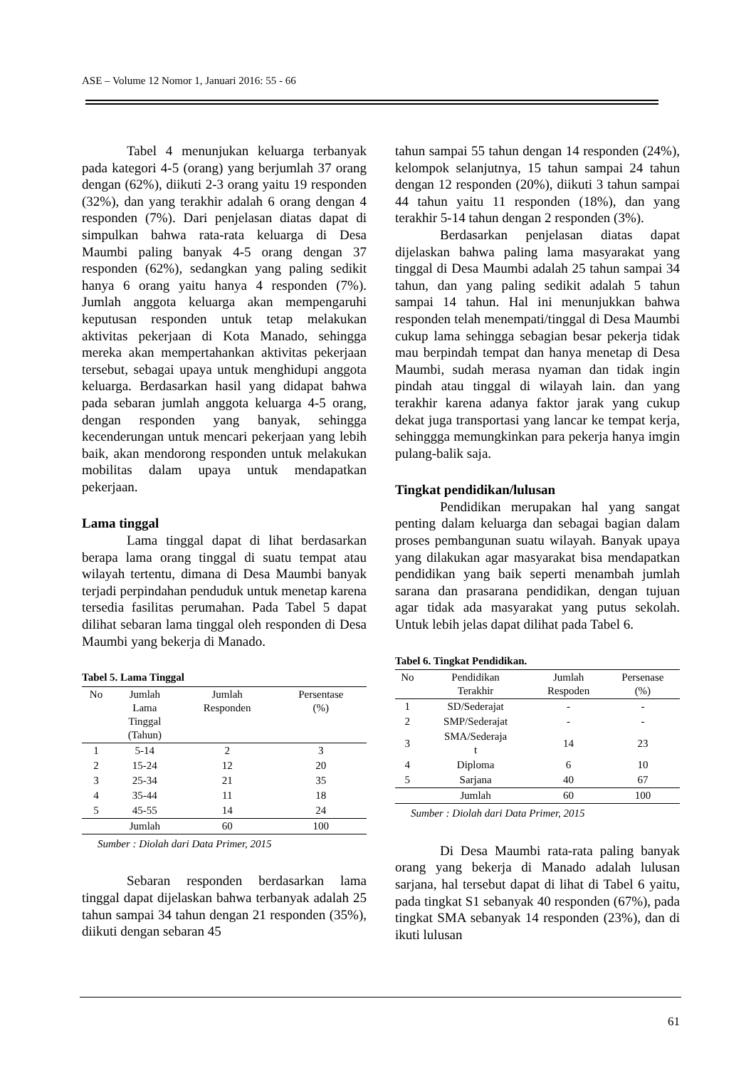ASE – Volume 12 Nomor 1, Januari 2016: 55 - 66
Tabel 4 menunjukan keluarga terbanyak pada kategori 4-5 (orang) yang berjumlah 37 orang dengan (62%), diikuti 2-3 orang yaitu 19 responden (32%), dan yang terakhir adalah 6 orang dengan 4 responden (7%). Dari penjelasan diatas dapat di simpulkan bahwa rata-rata keluarga di Desa Maumbi paling banyak 4-5 orang dengan 37 responden (62%), sedangkan yang paling sedikit hanya 6 orang yaitu hanya 4 responden (7%). Jumlah anggota keluarga akan mempengaruhi keputusan responden untuk tetap melakukan aktivitas pekerjaan di Kota Manado, sehingga mereka akan mempertahankan aktivitas pekerjaan tersebut, sebagai upaya untuk menghidupi anggota keluarga. Berdasarkan hasil yang didapat bahwa pada sebaran jumlah anggota keluarga 4-5 orang, dengan responden yang banyak, sehingga kecenderungan untuk mencari pekerjaan yang lebih baik, akan mendorong responden untuk melakukan mobilitas dalam upaya untuk mendapatkan pekerjaan.
Lama tinggal
Lama tinggal dapat di lihat berdasarkan berapa lama orang tinggal di suatu tempat atau wilayah tertentu, dimana di Desa Maumbi banyak terjadi perpindahan penduduk untuk menetap karena tersedia fasilitas perumahan. Pada Tabel 5 dapat dilihat sebaran lama tinggal oleh responden di Desa Maumbi yang bekerja di Manado.
Tabel 5. Lama Tinggal
| No | Jumlah Lama Tinggal (Tahun) | Jumlah Responden | Persentase (%) |
| --- | --- | --- | --- |
| 1 | 5-14 | 2 | 3 |
| 2 | 15-24 | 12 | 20 |
| 3 | 25-34 | 21 | 35 |
| 4 | 35-44 | 11 | 18 |
| 5 | 45-55 | 14 | 24 |
| | Jumlah | 60 | 100 |
Sumber : Diolah dari Data Primer, 2015
Sebaran responden berdasarkan lama tinggal dapat dijelaskan bahwa terbanyak adalah 25 tahun sampai 34 tahun dengan 21 responden (35%), diikuti dengan sebaran 45
tahun sampai 55 tahun dengan 14 responden (24%), kelompok selanjutnya, 15 tahun sampai 24 tahun dengan 12 responden (20%), diikuti 3 tahun sampai 44 tahun yaitu 11 responden (18%), dan yang terakhir 5-14 tahun dengan 2 responden (3%).
Berdasarkan penjelasan diatas dapat dijelaskan bahwa paling lama masyarakat yang tinggal di Desa Maumbi adalah 25 tahun sampai 34 tahun, dan yang paling sedikit adalah 5 tahun sampai 14 tahun. Hal ini menunjukkan bahwa responden telah menempati/tinggal di Desa Maumbi cukup lama sehingga sebagian besar pekerja tidak mau berpindah tempat dan hanya menetap di Desa Maumbi, sudah merasa nyaman dan tidak ingin pindah atau tinggal di wilayah lain. dan yang terakhir karena adanya faktor jarak yang cukup dekat juga transportasi yang lancar ke tempat kerja, sehinggga memungkinkan para pekerja hanya imgin pulang-balik saja.
Tingkat pendidikan/lulusan
Pendidikan merupakan hal yang sangat penting dalam keluarga dan sebagai bagian dalam proses pembangunan suatu wilayah. Banyak upaya yang dilakukan agar masyarakat bisa mendapatkan pendidikan yang baik seperti menambah jumlah sarana dan prasarana pendidikan, dengan tujuan agar tidak ada masyarakat yang putus sekolah. Untuk lebih jelas dapat dilihat pada Tabel 6.
Tabel 6. Tingkat Pendidikan.
| No | Pendidikan Terakhir | Jumlah Respoden | Persenase (%) |
| --- | --- | --- | --- |
| 1 | SD/Sederajat | - | - |
| 2 | SMP/Sederajat | - | - |
| 3 | SMA/Sederaja t | 14 | 23 |
| 4 | Diploma | 6 | 10 |
| 5 | Sarjana | 40 | 67 |
| | Jumlah | 60 | 100 |
Sumber : Diolah dari Data Primer, 2015
Di Desa Maumbi rata-rata paling banyak orang yang bekerja di Manado adalah lulusan sarjana, hal tersebut dapat di lihat di Tabel 6 yaitu, pada tingkat S1 sebanyak 40 responden (67%), pada tingkat SMA sebanyak 14 responden (23%), dan di ikuti lulusan
61